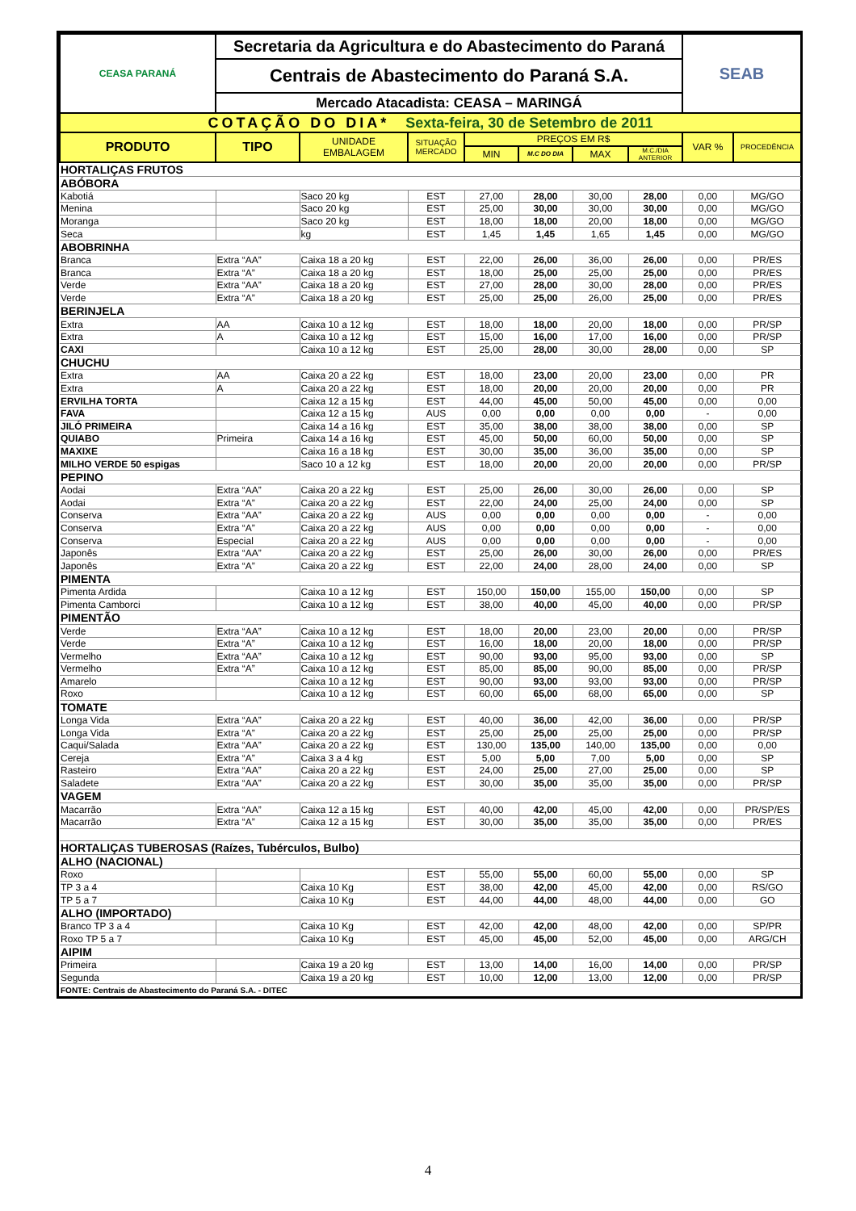| CEASA PARANÁ | Secretaria da Agricultura e do Abastecimento do Paraná | | | | | | | SEAB | |
| | Centrais de Abastecimento do Paraná S.A. | | | | | | | | |
| | Mercado Atacadista: CEASA – MARINGÁ | | | | | | | | |
| COTAÇÃO DO DIA* Sexta-feira, 30 de Setembro de 2011 | | | | | | | | | |
| PRODUTO | TIPO | UNIDADE EMBALAGEM | SITUAÇÃO MERCADO | PREÇOS EM R$ | | | | VAR % | PROCEDÊNCIA |
| | | | | MIN | M.C DO DIA | MAX | M.C./DIA ANTERIOR | | |
| HORTALIÇAS FRUTOS | | | | | | | | | |
| ABÓBORA | | | | | | | | | |
| Kabotiá | | Saco 20 kg | EST | 27,00 | 28,00 | 30,00 | 28,00 | 0,00 | MG/GO |
| Menina | | Saco 20 kg | EST | 25,00 | 30,00 | 30,00 | 30,00 | 0,00 | MG/GO |
| Moranga | | Saco 20 kg | EST | 18,00 | 18,00 | 20,00 | 18,00 | 0,00 | MG/GO |
| Seca | | kg | EST | 1,45 | 1,45 | 1,65 | 1,45 | 0,00 | MG/GO |
| ABOBRINHA | | | | | | | | | |
| Branca | Extra “AA” | Caixa 18 a 20 kg | EST | 22,00 | 26,00 | 36,00 | 26,00 | 0,00 | PR/ES |
| Branca | Extra “A” | Caixa 18 a 20 kg | EST | 18,00 | 25,00 | 25,00 | 25,00 | 0,00 | PR/ES |
| Verde | Extra “AA” | Caixa 18 a 20 kg | EST | 27,00 | 28,00 | 30,00 | 28,00 | 0,00 | PR/ES |
| Verde | Extra “A” | Caixa 18 a 20 kg | EST | 25,00 | 25,00 | 26,00 | 25,00 | 0,00 | PR/ES |
| BERINJELA | | | | | | | | | |
| Extra | AA | Caixa 10 a 12 kg | EST | 18,00 | 18,00 | 20,00 | 18,00 | 0,00 | PR/SP |
| Extra | A | Caixa 10 a 12 kg | EST | 15,00 | 16,00 | 17,00 | 16,00 | 0,00 | PR/SP |
| CAXI | | Caixa 10 a 12 kg | EST | 25,00 | 28,00 | 30,00 | 28,00 | 0,00 | SP |
| CHUCHU | | | | | | | | | |
| Extra | AA | Caixa 20 a 22 kg | EST | 18,00 | 23,00 | 20,00 | 23,00 | 0,00 | PR |
| Extra | A | Caixa 20 a 22 kg | EST | 18,00 | 20,00 | 20,00 | 20,00 | 0,00 | PR |
| ERVILHA TORTA | | Caixa 12 a 15 kg | EST | 44,00 | 45,00 | 50,00 | 45,00 | 0,00 | 0,00 |
| FAVA | | Caixa 12 a 15 kg | AUS | 0,00 | 0,00 | 0,00 | 0,00 | - | 0,00 |
| JILÓ PRIMEIRA | | Caixa 14 a 16 kg | EST | 35,00 | 38,00 | 38,00 | 38,00 | 0,00 | SP |
| QUIABO | Primeira | Caixa 14 a 16 kg | EST | 45,00 | 50,00 | 60,00 | 50,00 | 0,00 | SP |
| MAXIXE | | Caixa 16 a 18 kg | EST | 30,00 | 35,00 | 36,00 | 35,00 | 0,00 | SP |
| MILHO VERDE 50 espigas | | Saco 10 a 12 kg | EST | 18,00 | 20,00 | 20,00 | 20,00 | 0,00 | PR/SP |
| PEPINO | | | | | | | | | |
| Aodai | Extra “AA” | Caixa 20 a 22 kg | EST | 25,00 | 26,00 | 30,00 | 26,00 | 0,00 | SP |
| Aodai | Extra “A” | Caixa 20 a 22 kg | EST | 22,00 | 24,00 | 25,00 | 24,00 | 0,00 | SP |
| Conserva | Extra “AA” | Caixa 20 a 22 kg | AUS | 0,00 | 0,00 | 0,00 | 0,00 | - | 0,00 |
| Conserva | Extra “A” | Caixa 20 a 22 kg | AUS | 0,00 | 0,00 | 0,00 | 0,00 | - | 0,00 |
| Conserva | Especial | Caixa 20 a 22 kg | AUS | 0,00 | 0,00 | 0,00 | 0,00 | - | 0,00 |
| Japonês | Extra “AA” | Caixa 20 a 22 kg | EST | 25,00 | 26,00 | 30,00 | 26,00 | 0,00 | PR/ES |
| Japonês | Extra “A” | Caixa 20 a 22 kg | EST | 22,00 | 24,00 | 28,00 | 24,00 | 0,00 | SP |
| PIMENTA | | | | | | | | | |
| Pimenta Ardida | | Caixa 10 a 12 kg | EST | 150,00 | 150,00 | 155,00 | 150,00 | 0,00 | SP |
| Pimenta Camborci | | Caixa 10 a 12 kg | EST | 38,00 | 40,00 | 45,00 | 40,00 | 0,00 | PR/SP |
| PIMENTÃO | | | | | | | | | |
| Verde | Extra “AA” | Caixa 10 a 12 kg | EST | 18,00 | 20,00 | 23,00 | 20,00 | 0,00 | PR/SP |
| Verde | Extra “A” | Caixa 10 a 12 kg | EST | 16,00 | 18,00 | 20,00 | 18,00 | 0,00 | PR/SP |
| Vermelho | Extra “AA” | Caixa 10 a 12 kg | EST | 90,00 | 93,00 | 95,00 | 93,00 | 0,00 | SP |
| Vermelho | Extra “A” | Caixa 10 a 12 kg | EST | 85,00 | 85,00 | 90,00 | 85,00 | 0,00 | PR/SP |
| Amarelo | | Caixa 10 a 12 kg | EST | 90,00 | 93,00 | 93,00 | 93,00 | 0,00 | PR/SP |
| Roxo | | Caixa 10 a 12 kg | EST | 60,00 | 65,00 | 68,00 | 65,00 | 0,00 | SP |
| TOMATE | | | | | | | | | |
| Longa Vida | Extra “AA” | Caixa 20 a 22 kg | EST | 40,00 | 36,00 | 42,00 | 36,00 | 0,00 | PR/SP |
| Longa Vida | Extra “A” | Caixa 20 a 22 kg | EST | 25,00 | 25,00 | 25,00 | 25,00 | 0,00 | PR/SP |
| Caqui/Salada | Extra “AA” | Caixa 20 a 22 kg | EST | 130,00 | 135,00 | 140,00 | 135,00 | 0,00 | 0,00 |
| Cereja | Extra “A” | Caixa 3 a 4 kg | EST | 5,00 | 5,00 | 7,00 | 5,00 | 0,00 | SP |
| Rasteiro | Extra “AA” | Caixa 20 a 22 kg | EST | 24,00 | 25,00 | 27,00 | 25,00 | 0,00 | SP |
| Saladete | Extra “AA” | Caixa 20 a 22 kg | EST | 30,00 | 35,00 | 35,00 | 35,00 | 0,00 | PR/SP |
| VAGEM | | | | | | | | | |
| Macarrão | Extra “AA” | Caixa 12 a 15 kg | EST | 40,00 | 42,00 | 45,00 | 42,00 | 0,00 | PR/SP/ES |
| Macarrão | Extra “A” | Caixa 12 a 15 kg | EST | 30,00 | 35,00 | 35,00 | 35,00 | 0,00 | PR/ES |
| HORTALIÇAS TUBEROSAS (Raízes, Tubérculos, Bulbo) | | | | | | | | | |
| ALHO (NACIONAL) | | | | | | | | | |
| Roxo | | | EST | 55,00 | 55,00 | 60,00 | 55,00 | 0,00 | SP |
| TP 3 a 4 | | Caixa 10 Kg | EST | 38,00 | 42,00 | 45,00 | 42,00 | 0,00 | RS/GO |
| TP 5 a 7 | | Caixa 10 Kg | EST | 44,00 | 44,00 | 48,00 | 44,00 | 0,00 | GO |
| ALHO (IMPORTADO) | | | | | | | | | |
| Branco TP 3 a 4 | | Caixa 10 Kg | EST | 42,00 | 42,00 | 48,00 | 42,00 | 0,00 | SP/PR |
| Roxo TP 5 a 7 | | Caixa 10 Kg | EST | 45,00 | 45,00 | 52,00 | 45,00 | 0,00 | ARG/CH |
| AIPIM | | | | | | | | | |
| Primeira | | Caixa 19 a 20 kg | EST | 13,00 | 14,00 | 16,00 | 14,00 | 0,00 | PR/SP |
| Segunda | | Caixa 19 a 20 kg | EST | 10,00 | 12,00 | 13,00 | 12,00 | 0,00 | PR/SP |
| FONTE: Centrais de Abastecimento do Paraná S.A. - DITEC | | | | | | | | | |
4